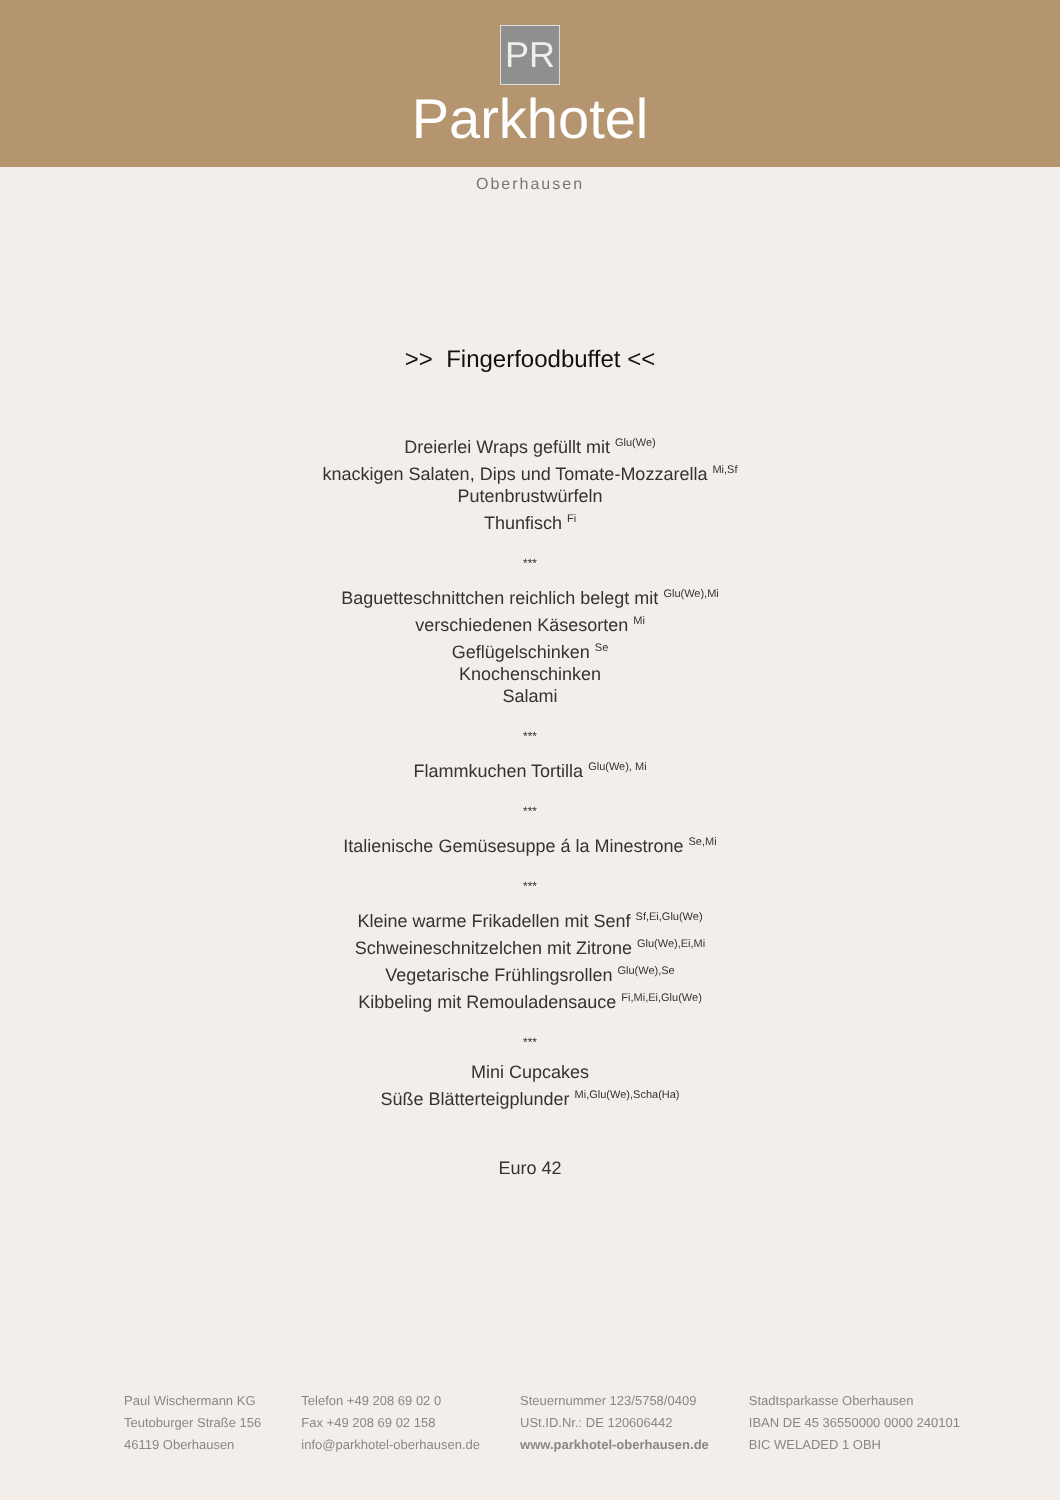PR
Parkhotel
Oberhausen
>> Fingerfoodbuffet <<
Dreierlei Wraps gefüllt mit <sup>Glu(We)</sup>
knackigen Salaten, Dips und Tomate-Mozzarella <sup>Mi,Sf</sup>
Putenbrustwürfeln
Thunfisch <sup>Fi</sup>
***
Baguetteschnittchen reichlich belegt mit <sup>Glu(We),Mi</sup>
verschiedenen Käsesorten <sup>Mi</sup>
Geflügelschinken <sup>Se</sup>
Knochenschinken
Salami
***
Flammkuchen Tortilla <sup>Glu(We), Mi</sup>
***
Italienische Gemüsesuppe á la Minestrone <sup>Se,Mi</sup>
***
Kleine warme Frikadellen mit Senf <sup>Sf,Ei,Glu(We)</sup>
Schweineschnitzelchen mit Zitrone <sup>Glu(We),Ei,Mi</sup>
Vegetarische Frühlingsrollen <sup>Glu(We),Se</sup>
Kibbeling mit Remouladensauce <sup>Fi,Mi,Ei,Glu(We)</sup>
***
Mini Cupcakes
Süße Blätterteigplunder <sup>Mi,Glu(We),Scha(Ha)</sup>
Euro 42
Paul Wischermann KG
Teutoburger Straße 156
46119 Oberhausen
Telefon +49 208 69 02 0
Fax +49 208 69 02 158
info@parkhotel-oberhausen.de
Steuernummer 123/5758/0409
USt.ID.Nr.: DE 120606442
www.parkhotel-oberhausen.de
Stadtsparkasse Oberhausen
IBAN DE 45 36550000 0000 240101
BIC WELADED 1 OBH